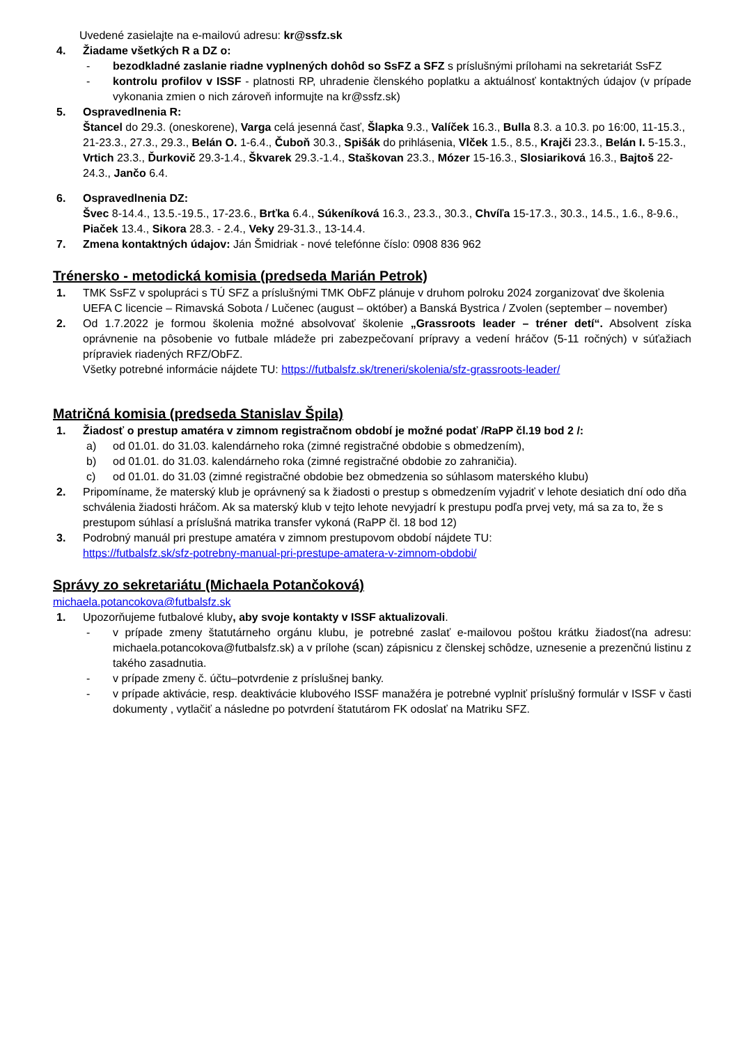Uvedené zasielajte na e-mailovú adresu: kr@ssfz.sk
4. Žiadame všetkých R a DZ o:
- bezodkladné zaslanie riadne vyplnených dohôd so SsFZ a SFZ s príslušnými prílohami na sekretariát SsFZ
- kontrolu profilov v ISSF - platnosti RP, uhradenie členského poplatku a aktuálnosť kontaktných údajov (v prípade vykonania zmien o nich zároveň informujte na kr@ssfz.sk)
5. Ospravedlnenia R:
Štancel do 29.3. (oneskorene), Varga celá jesenná časť, Šlapka 9.3., Valíček 16.3., Bulla 8.3. a 10.3. po 16:00, 11-15.3., 21-23.3., 27.3., 29.3., Belán O. 1-6.4., Čuboň 30.3., Spišák do prihlásenia, Vlček 1.5., 8.5., Krajči 23.3., Belán I. 5-15.3., Vrtich 23.3., Ďurkovič 29.3-1.4., Škvarek 29.3.-1.4., Staškovan 23.3., Mózer 15-16.3., Slosiariková 16.3., Bajtoš 22-24.3., Jančo 6.4.
6. Ospravedlnenia DZ:
Švec 8-14.4., 13.5.-19.5., 17-23.6., Brťka 6.4., Súkeníková 16.3., 23.3., 30.3., Chvíľa 15-17.3., 30.3., 14.5., 1.6., 8-9.6., Piaček 13.4., Sikora 28.3. - 2.4., Veky 29-31.3., 13-14.4.
7. Zmena kontaktných údajov: Ján Šmidriak - nové telefónne číslo: 0908 836 962
Trénersko - metodická komisia (predseda Marián Petrok)
1. TMK SsFZ v spolupráci s TÚ SFZ a príslušnými TMK ObFZ plánuje v druhom polroku 2024 zorganizovať dve školenia UEFA C licencie – Rimavská Sobota / Lučenec (august – október) a Banská Bystrica / Zvolen (september – november)
2. Od 1.7.2022 je formou školenia možné absolvovať školenie „Grassroots leader – tréner detí“. Absolvent získa oprávnenie na pôsobenie vo futbale mládeže pri zabezpečovaní prípravy a vedení hráčov (5-11 ročných) v súťažiach prípraviek riadených RFZ/ObFZ.
Všetky potrebné informácie nájdete TU: https://futbalsfz.sk/treneri/skolenia/sfz-grassroots-leader/
Matričná komisia (predseda Stanislav Špila)
1. Žiadosť o prestup amatéra v zimnom registračnom období je možné podať /RaPP čl.19 bod 2 /:
a) od 01.01. do 31.03. kalendárneho roka (zimné registračné obdobie s obmedzením),
b) od 01.01. do 31.03. kalendárneho roka (zimné registračné obdobie zo zahraničia).
c) od 01.01. do 31.03 (zimné registračné obdobie bez obmedzenia so súhlasom materského klubu)
2. Pripomíname, že materský klub je oprávnený sa k žiadosti o prestup s obmedzením vyjadriť v lehote desiatich dní odo dňa schválenia žiadosti hráčom. Ak sa materský klub v tejto lehote nevyjadrí k prestupu podľa prvej vety, má sa za to, že s prestupom súhlasí a príslušná matrika transfer vykoná (RaPP čl. 18 bod 12)
3. Podrobný manuál pri prestupe amatéra v zimnom prestupovom období nájdete TU:
https://futbalsfz.sk/sfz-potrebny-manual-pri-prestupe-amatera-v-zimnom-obdobi/
Správy zo sekretariátu (Michaela Potančoková)
michaela.potancokova@futbalsfz.sk
1. Upozorňujeme futbalové kluby, aby svoje kontakty v ISSF aktualizovali.
- v prípade zmeny štatutárneho orgánu klubu, je potrebné zaslať e-mailovou poštou krátku žiadosť(na adresu: michaela.potancokova@futbalsfz.sk) a v prílohe (scan) zápisnicu z členskej schôdze, uznesenie a prezenčnú listinu z takého zasadnutia.
- v prípade zmeny č. účtu–potvrdenie z príslušnej banky.
- v prípade aktivácie, resp. deaktivácie klubového ISSF manažéra je potrebné vyplniť príslušný formulár v ISSF v časti dokumenty , vytlačiť a následne po potvrdení štatutárom FK odoslať na Matriku SFZ.